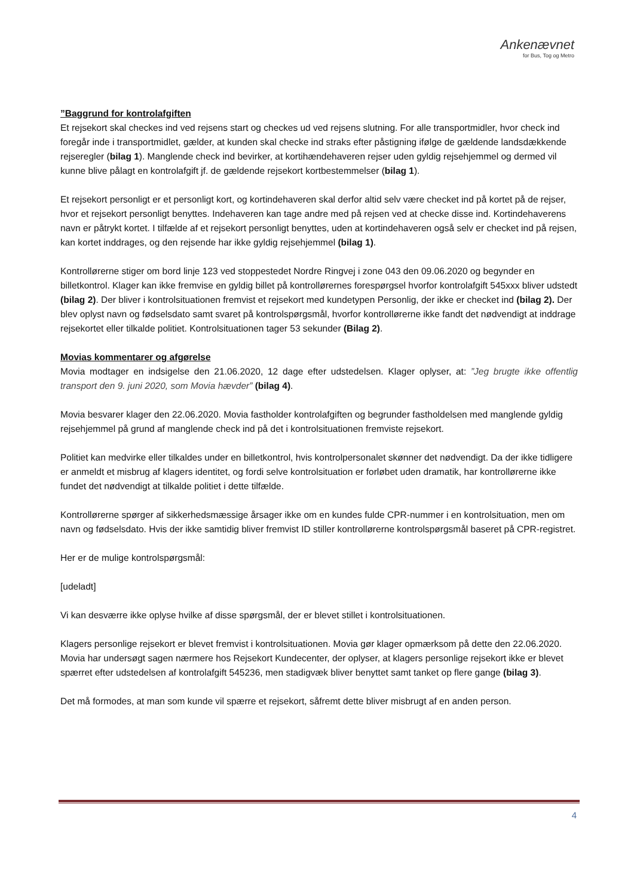Ankenævnet
for Bus, Tog og Metro
”Baggrund for kontrolafgiften
Et rejsekort skal checkes ind ved rejsens start og checkes ud ved rejsens slutning. For alle transportmidler, hvor check ind foregår inde i transportmidlet, gælder, at kunden skal checke ind straks efter påstigning ifølge de gældende landsdækkende rejseregler (bilag 1). Manglende check ind bevirker, at kortihændehaveren rejser uden gyldig rejsehjemmel og dermed vil kunne blive pålagt en kontrolafgift jf. de gældende rejsekort kortbestemmelser (bilag 1).
Et rejsekort personligt er et personligt kort, og kortindehaveren skal derfor altid selv være checket ind på kortet på de rejser, hvor et rejsekort personligt benyttes. Indehaveren kan tage andre med på rejsen ved at checke disse ind. Kortindehaverens navn er påtrykt kortet. I tilfælde af et rejsekort personligt benyttes, uden at kortindehaveren også selv er checket ind på rejsen, kan kortet inddrages, og den rejsende har ikke gyldig rejsehjemmel (bilag 1).
Kontrollørerne stiger om bord linje 123 ved stoppestedet Nordre Ringvej i zone 043 den 09.06.2020 og begynder en billetkontrol. Klager kan ikke fremvise en gyldig billet på kontrollørernes forespørgsel hvorfor kontrolafgift 545xxx bliver udstedt (bilag 2). Der bliver i kontrolsituationen fremvist et rejsekort med kundetypen Personlig, der ikke er checket ind (bilag 2). Der blev oplyst navn og fødselsdato samt svaret på kontrolspørgsmål, hvorfor kontrollørerne ikke fandt det nødvendigt at inddrage rejsekortet eller tilkalde politiet. Kontrolsituationen tager 53 sekunder (Bilag 2).
Movias kommentarer og afgørelse
Movia modtager en indsigelse den 21.06.2020, 12 dage efter udstedelsen. Klager oplyser, at: ”Jeg brugte ikke offentlig transport den 9. juni 2020, som Movia hævder” (bilag 4).
Movia besvarer klager den 22.06.2020. Movia fastholder kontrolafgiften og begrunder fastholdelsen med manglende gyldig rejsehjemmel på grund af manglende check ind på det i kontrolsituationen fremviste rejsekort.
Politiet kan medvirke eller tilkaldes under en billetkontrol, hvis kontrolpersonalet skønner det nødvendigt. Da der ikke tidligere er anmeldt et misbrug af klagers identitet, og fordi selve kontrolsituation er forløbet uden dramatik, har kontrollørerne ikke fundet det nødvendigt at tilkalde politiet i dette tilfælde.
Kontrollørerne spørger af sikkerhedsmæssige årsager ikke om en kundes fulde CPR-nummer i en kontrolsituation, men om navn og fødselsdato. Hvis der ikke samtidig bliver fremvist ID stiller kontrollørerne kontrolspørgsmål baseret på CPR-registret.
Her er de mulige kontrolspørgsmål:
[udeladt]
Vi kan desværre ikke oplyse hvilke af disse spørgsmål, der er blevet stillet i kontrolsituationen.
Klagers personlige rejsekort er blevet fremvist i kontrolsituationen. Movia gør klager opmærksom på dette den 22.06.2020. Movia har undersøgt sagen nærmere hos Rejsekort Kundecenter, der oplyser, at klagers personlige rejsekort ikke er blevet spærret efter udstedelsen af kontrolafgift 545236, men stadigvæk bliver benyttet samt tanket op flere gange (bilag 3).
Det må formodes, at man som kunde vil spærre et rejsekort, såfremt dette bliver misbrugt af en anden person.
4